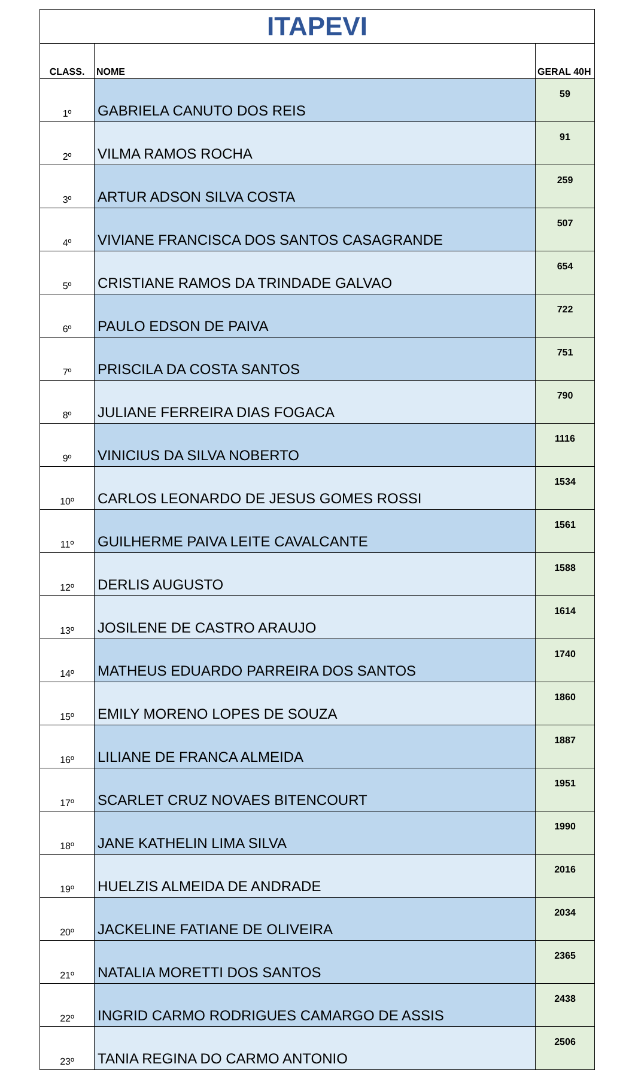| ITAPEVI | | |
| CLASS. | NOME | GERAL 40H |
| 1º | GABRIELA CANUTO DOS REIS | 59 |
| 2º | VILMA RAMOS ROCHA | 91 |
| 3º | ARTUR ADSON SILVA COSTA | 259 |
| 4º | VIVIANE FRANCISCA DOS SANTOS CASAGRANDE | 507 |
| 5º | CRISTIANE RAMOS DA TRINDADE GALVAO | 654 |
| 6º | PAULO EDSON DE PAIVA | 722 |
| 7º | PRISCILA DA COSTA SANTOS | 751 |
| 8º | JULIANE FERREIRA DIAS FOGACA | 790 |
| 9º | VINICIUS DA SILVA NOBERTO | 1116 |
| 10º | CARLOS LEONARDO DE JESUS GOMES ROSSI | 1534 |
| 11º | GUILHERME PAIVA LEITE CAVALCANTE | 1561 |
| 12º | DERLIS AUGUSTO | 1588 |
| 13º | JOSILENE DE CASTRO ARAUJO | 1614 |
| 14º | MATHEUS EDUARDO PARREIRA DOS SANTOS | 1740 |
| 15º | EMILY MORENO LOPES DE SOUZA | 1860 |
| 16º | LILIANE DE FRANCA ALMEIDA | 1887 |
| 17º | SCARLET CRUZ NOVAES BITENCOURT | 1951 |
| 18º | JANE KATHELIN LIMA SILVA | 1990 |
| 19º | HUELZIS ALMEIDA DE ANDRADE | 2016 |
| 20º | JACKELINE FATIANE DE OLIVEIRA | 2034 |
| 21º | NATALIA MORETTI DOS SANTOS | 2365 |
| 22º | INGRID CARMO RODRIGUES CAMARGO DE ASSIS | 2438 |
| 23º | TANIA REGINA DO CARMO ANTONIO | 2506 |